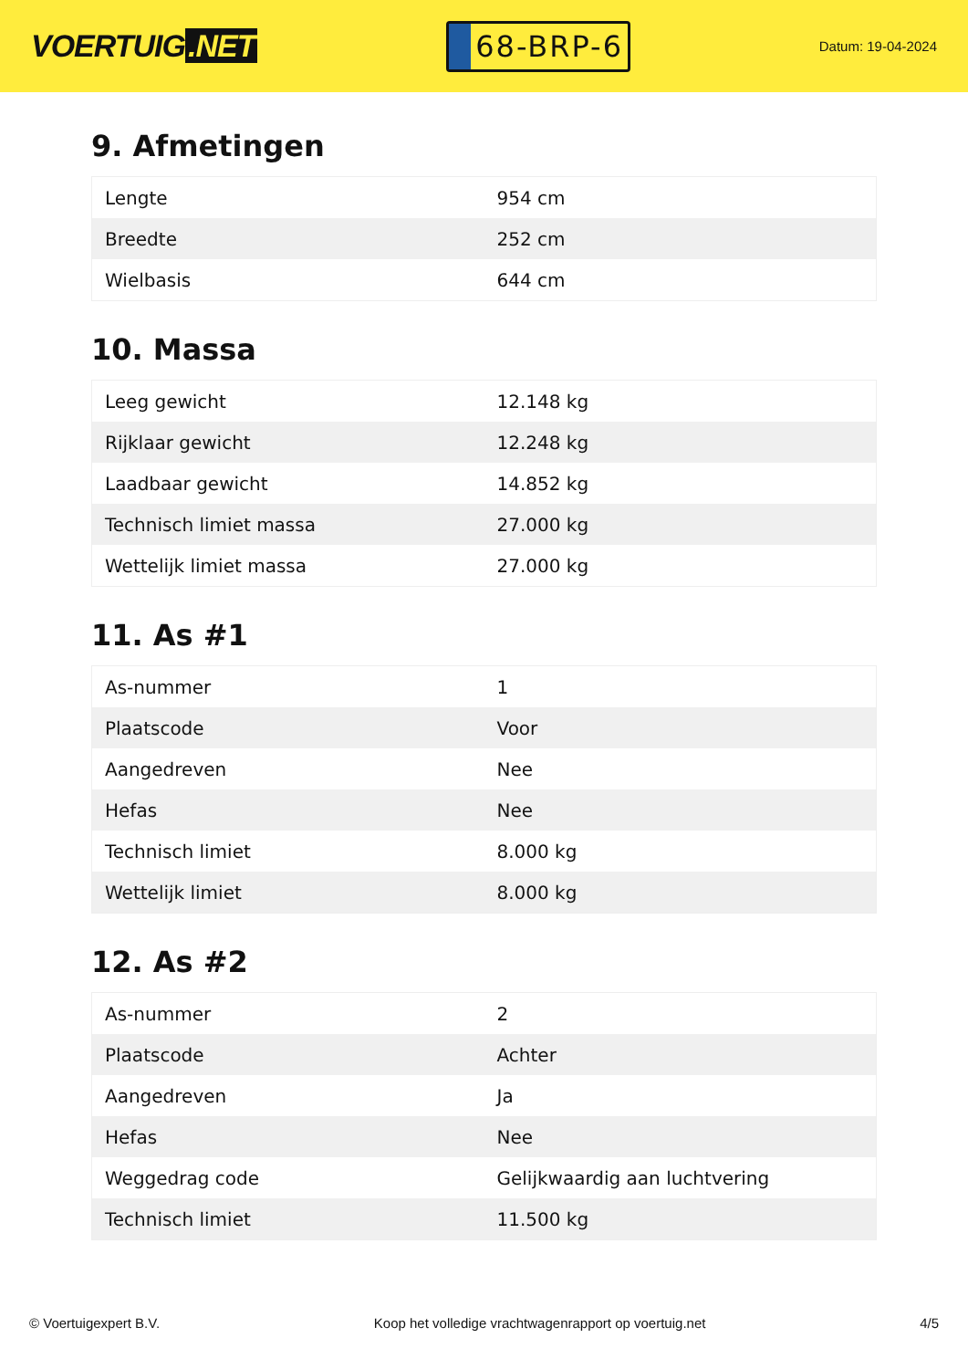VOERTUIG.NET
68-BRP-6
Datum: 19-04-2024
9. Afmetingen
| Lengte | 954 cm |
| Breedte | 252 cm |
| Wielbasis | 644 cm |
10. Massa
| Leeg gewicht | 12.148 kg |
| Rijklaar gewicht | 12.248 kg |
| Laadbaar gewicht | 14.852 kg |
| Technisch limiet massa | 27.000 kg |
| Wettelijk limiet massa | 27.000 kg |
11. As #1
| As-nummer | 1 |
| Plaatscode | Voor |
| Aangedreven | Nee |
| Hefas | Nee |
| Technisch limiet | 8.000 kg |
| Wettelijk limiet | 8.000 kg |
12. As #2
| As-nummer | 2 |
| Plaatscode | Achter |
| Aangedreven | Ja |
| Hefas | Nee |
| Weggedrag code | Gelijkwaardig aan luchtvering |
| Technisch limiet | 11.500 kg |
© Voertuigexpert B.V. Koop het volledige vrachtwagenrapport op voertuig.net 4/5